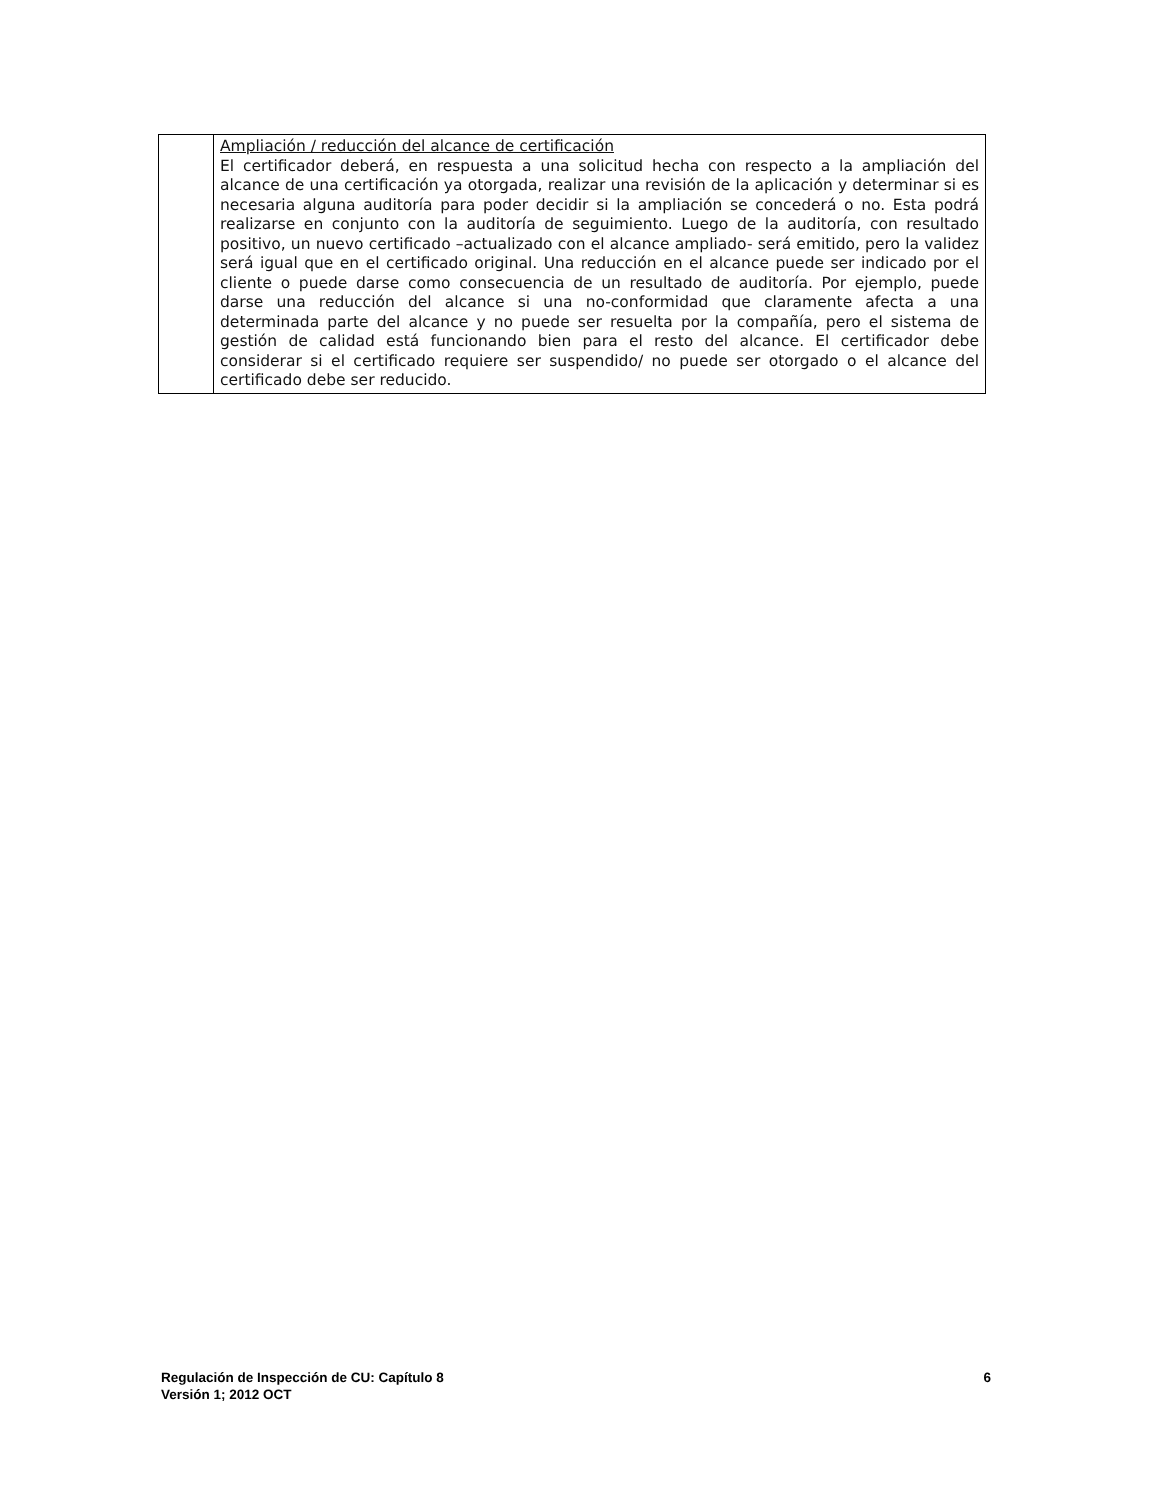| | Ampliación / reducción del alcance de certificación El certificador deberá, en respuesta a una solicitud hecha con respecto a la ampliación del alcance de una certificación ya otorgada, realizar una revisión de la aplicación y determinar si es necesaria alguna auditoría para poder decidir si la ampliación se concederá o no. Esta podrá realizarse en conjunto con la auditoría de seguimiento. Luego de la auditoría, con resultado positivo, un nuevo certificado –actualizado con el alcance ampliado- será emitido, pero la validez será igual que en el certificado original. Una reducción en el alcance puede ser indicado por el cliente o puede darse como consecuencia de un resultado de auditoría. Por ejemplo, puede darse una reducción del alcance si una no-conformidad que claramente afecta a una determinada parte del alcance y no puede ser resuelta por la compañía, pero el sistema de gestión de calidad está funcionando bien para el resto del alcance. El certificador debe considerar si el certificado requiere ser suspendido/ no puede ser otorgado o el alcance del certificado debe ser reducido. |
6 Regulación de Inspección de CU: Capítulo 8
Versión 1; 2012 OCT